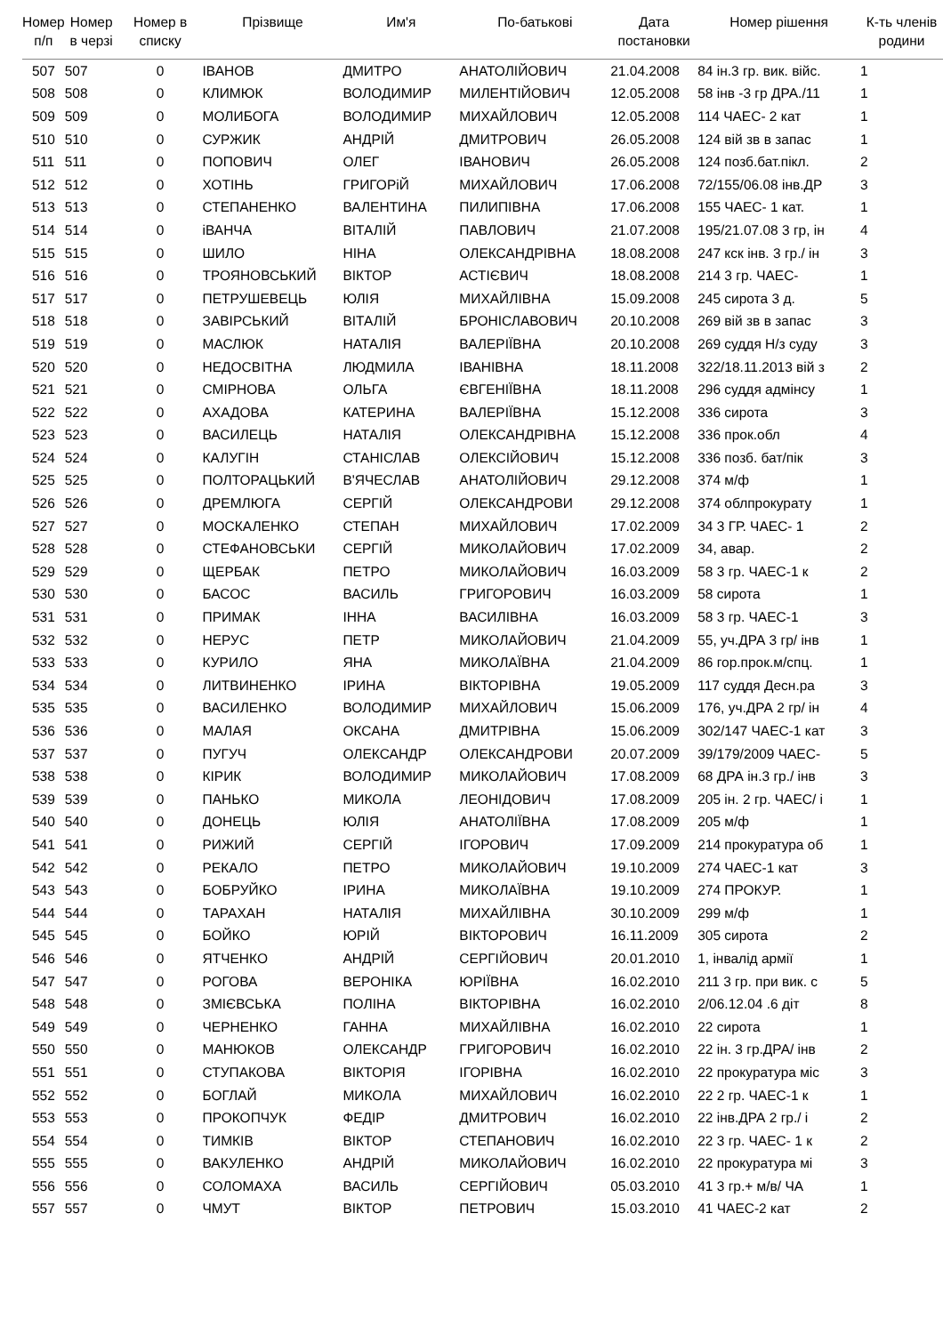| Номер п/п | Номер в черзі | Номер в списку | Прізвище | Им'я | По-батькові | Дата постановки | Номер рішення | К-ть членів родини |
| --- | --- | --- | --- | --- | --- | --- | --- | --- |
| 507 | 507 | 0 | ІВАНОВ | ДМИТРО | АНАТОЛІЙОВИЧ | 21.04.2008 | 84 ін.3 гр. вик. війс. | 1 |
| 508 | 508 | 0 | КЛИМЮК | ВОЛОДИМИР | МИЛЕНТІЙОВИЧ | 12.05.2008 | 58 інв -3 гр ДРА./11 | 1 |
| 509 | 509 | 0 | МОЛИБОГА | ВОЛОДИМИР | МИХАЙЛОВИЧ | 12.05.2008 | 114 ЧАЕС- 2 кат | 1 |
| 510 | 510 | 0 | СУРЖИК | АНДРІЙ | ДМИТРОВИЧ | 26.05.2008 | 124 вій зв в запас | 1 |
| 511 | 511 | 0 | ПОПОВИЧ | ОЛЕГ | ІВАНОВИЧ | 26.05.2008 | 124 позб.бат.пікл. | 2 |
| 512 | 512 | 0 | ХОТІНЬ | ГРИГОРіЙ | МИХАЙЛОВИЧ | 17.06.2008 | 72/155/06.08 інв.ДР | 3 |
| 513 | 513 | 0 | СТЕПАНЕНКО | ВАЛЕНТИНА | ПИЛИПІВНА | 17.06.2008 | 155 ЧАЕС- 1 кат. | 1 |
| 514 | 514 | 0 | іВАНЧА | ВІТАЛІЙ | ПАВЛОВИЧ | 21.07.2008 | 195/21.07.08 3 гр, ін | 4 |
| 515 | 515 | 0 | ШИЛО | НІНА | ОЛЕКСАНДРІВНА | 18.08.2008 | 247 кск інв. 3 гр./ ін | 3 |
| 516 | 516 | 0 | ТРОЯНОВСЬКИЙ | ВІКТОР | АСТІЄВИЧ | 18.08.2008 | 214 3 гр. ЧАЕС- | 1 |
| 517 | 517 | 0 | ПЕТРУШЕВЕЦЬ | ЮЛІЯ | МИХАЙЛІВНА | 15.09.2008 | 245 сирота 3 д. | 5 |
| 518 | 518 | 0 | ЗАВІРСЬКИЙ | ВІТАЛІЙ | БРОНІСЛАВОВИЧ | 20.10.2008 | 269 вій зв в запас | 3 |
| 519 | 519 | 0 | МАСЛЮК | НАТАЛІЯ | ВАЛЕРІЇВНА | 20.10.2008 | 269 суддя Н/з суду | 3 |
| 520 | 520 | 0 | НЕДОСВІТНА | ЛЮДМИЛА | ІВАНІВНА | 18.11.2008 | 322/18.11.2013 вій з | 2 |
| 521 | 521 | 0 | СМІРНОВА | ОЛЬГА | ЄВГЕНІЇВНА | 18.11.2008 | 296 суддя адмінсу | 1 |
| 522 | 522 | 0 | АХАДОВА | КАТЕРИНА | ВАЛЕРІЇВНА | 15.12.2008 | 336 сирота | 3 |
| 523 | 523 | 0 | ВАСИЛЕЦЬ | НАТАЛІЯ | ОЛЕКСАНДРІВНА | 15.12.2008 | 336 прок.обл | 4 |
| 524 | 524 | 0 | КАЛУГІН | СТАНІСЛАВ | ОЛЕКСІЙОВИЧ | 15.12.2008 | 336 позб. бат/пік | 3 |
| 525 | 525 | 0 | ПОЛТОРАЦЬКИЙ | В'ЯЧЕСЛАВ | АНАТОЛІЙОВИЧ | 29.12.2008 | 374 м/ф | 1 |
| 526 | 526 | 0 | ДРЕМЛЮГА | СЕРГІЙ | ОЛЕКСАНДРОВИ | 29.12.2008 | 374 облпрокурату | 1 |
| 527 | 527 | 0 | МОСКАЛЕНКО | СТЕПАН | МИХАЙЛОВИЧ | 17.02.2009 | 34 3 ГР. ЧАЕС- 1 | 2 |
| 528 | 528 | 0 | СТЕФАНОВСЬКИ | СЕРГІЙ | МИКОЛАЙОВИЧ | 17.02.2009 | 34, авар. | 2 |
| 529 | 529 | 0 | ЩЕРБАК | ПЕТРО | МИКОЛАЙОВИЧ | 16.03.2009 | 58 3 гр. ЧАЕС-1 к | 2 |
| 530 | 530 | 0 | БАСОС | ВАСИЛЬ | ГРИГОРОВИЧ | 16.03.2009 | 58 сирота | 1 |
| 531 | 531 | 0 | ПРИМАК | ІННА | ВАСИЛІВНА | 16.03.2009 | 58 3 гр. ЧАЕС-1 | 3 |
| 532 | 532 | 0 | НЕРУС | ПЕТР | МИКОЛАЙОВИЧ | 21.04.2009 | 55, уч.ДРА 3 гр/ інв | 1 |
| 533 | 533 | 0 | КУРИЛО | ЯНА | МИКОЛАЇВНА | 21.04.2009 | 86 гор.прок.м/спц. | 1 |
| 534 | 534 | 0 | ЛИТВИНЕНКО | ІРИНА | ВІКТОРІВНА | 19.05.2009 | 117 суддя Десн.ра | 3 |
| 535 | 535 | 0 | ВАСИЛЕНКО | ВОЛОДИМИР | МИХАЙЛОВИЧ | 15.06.2009 | 176, уч.ДРА 2 гр/ ін | 4 |
| 536 | 536 | 0 | МАЛАЯ | ОКСАНА | ДМИТРІВНА | 15.06.2009 | 302/147 ЧАЕС-1 кат | 3 |
| 537 | 537 | 0 | ПУГУЧ | ОЛЕКСАНДР | ОЛЕКСАНДРОВИ | 20.07.2009 | 39/179/2009 ЧАЕС- | 5 |
| 538 | 538 | 0 | КІРИК | ВОЛОДИМИР | МИКОЛАЙОВИЧ | 17.08.2009 | 68 ДРА ін.3 гр./ інв | 3 |
| 539 | 539 | 0 | ПАНЬКО | МИКОЛА | ЛЕОНІДОВИЧ | 17.08.2009 | 205 ін. 2 гр. ЧАЕС/ і | 1 |
| 540 | 540 | 0 | ДОНЕЦЬ | ЮЛІЯ | АНАТОЛІЇВНА | 17.08.2009 | 205 м/ф | 1 |
| 541 | 541 | 0 | РИЖИЙ | СЕРГІЙ | ІГОРОВИЧ | 17.09.2009 | 214 прокуратура об | 1 |
| 542 | 542 | 0 | РЕКАЛО | ПЕТРО | МИКОЛАЙОВИЧ | 19.10.2009 | 274 ЧАЕС-1 кат | 3 |
| 543 | 543 | 0 | БОБРУЙКО | ІРИНА | МИКОЛАЇВНА | 19.10.2009 | 274 ПРОКУР. | 1 |
| 544 | 544 | 0 | ТАРАХАН | НАТАЛІЯ | МИХАЙЛІВНА | 30.10.2009 | 299 м/ф | 1 |
| 545 | 545 | 0 | БОЙКО | ЮРІЙ | ВІКТОРОВИЧ | 16.11.2009 | 305 сирота | 2 |
| 546 | 546 | 0 | ЯТЧЕНКО | АНДРІЙ | СЕРГІЙОВИЧ | 20.01.2010 | 1, інвалід армії | 1 |
| 547 | 547 | 0 | РОГОВА | ВЕРОНІКА | ЮРІЇВНА | 16.02.2010 | 211 3 гр. при вик. с | 5 |
| 548 | 548 | 0 | ЗМІЄВСЬКА | ПОЛІНА | ВІКТОРІВНА | 16.02.2010 | 2/06.12.04 .6 діт | 8 |
| 549 | 549 | 0 | ЧЕРНЕНКО | ГАННА | МИХАЙЛІВНА | 16.02.2010 | 22 сирота | 1 |
| 550 | 550 | 0 | МАНЮКОВ | ОЛЕКСАНДР | ГРИГОРОВИЧ | 16.02.2010 | 22 ін. 3 гр.ДРА/ інв | 2 |
| 551 | 551 | 0 | СТУПАКОВА | ВІКТОРІЯ | ІГОРІВНА | 16.02.2010 | 22 прокуратура міс | 3 |
| 552 | 552 | 0 | БОГЛАЙ | МИКОЛА | МИХАЙЛОВИЧ | 16.02.2010 | 22 2 гр. ЧАЕС-1 к | 1 |
| 553 | 553 | 0 | ПРОКОПЧУК | ФЕДІР | ДМИТРОВИЧ | 16.02.2010 | 22 інв.ДРА 2 гр./ і | 2 |
| 554 | 554 | 0 | ТИМКІВ | ВІКТОР | СТЕПАНОВИЧ | 16.02.2010 | 22 3 гр. ЧАЕС- 1 к | 2 |
| 555 | 555 | 0 | ВАКУЛЕНКО | АНДРІЙ | МИКОЛАЙОВИЧ | 16.02.2010 | 22 прокуратура мі | 3 |
| 556 | 556 | 0 | СОЛОМАХА | ВАСИЛЬ | СЕРГІЙОВИЧ | 05.03.2010 | 41 3 гр.+ м/в/ ЧА | 1 |
| 557 | 557 | 0 | ЧМУТ | ВІКТОР | ПЕТРОВИЧ | 15.03.2010 | 41 ЧАЕС-2 кат | 2 |